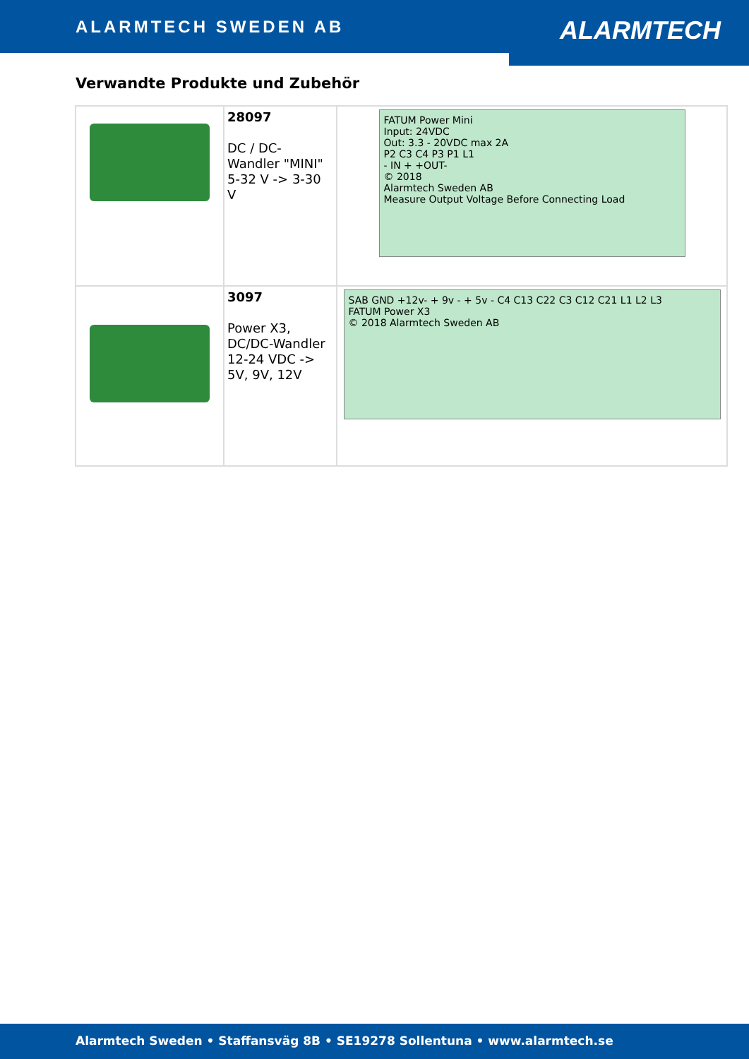ALARMTECH SWEDEN AB ALARMTECH
Verwandte Produkte und Zubehör
| | 28097 DC / DC-Wandler "MINI" 5-32 V -> 3-30 V | FATUM Power Mini Input: 24VDC Out: 3.3 - 20VDC max 2A P2 C3 C4 P3 P1 L1 - IN + +OUT- © 2018 Alarmtech Sweden AB Measure Output Voltage Before Connecting Load |
| | 3097 Power X3, DC/DC-Wandler 12-24 VDC -> 5V, 9V, 12V | SAB GND +12v- + 9v - + 5v - C4 C13 C22 C3 C12 C21 L1 L2 L3 FATUM Power X3 © 2018 Alarmtech Sweden AB |
Alarmtech Sweden • Staffansväg 8B • SE19278 Sollentuna • www.alarmtech.se